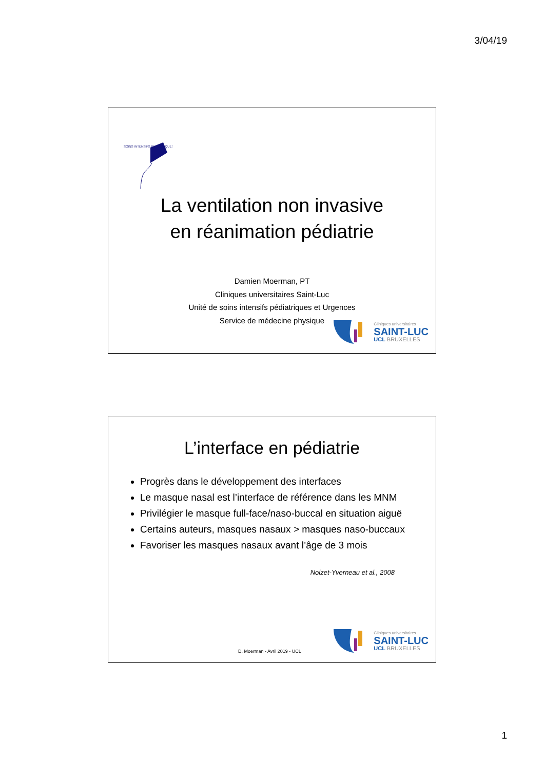3/04/19
SOINS INTENSIFS PEDIATRIQUES
La ventilation non invasive
en réanimation pédiatrie
Damien Moerman, PT
Cliniques universitaires Saint-Luc
Unité de soins intensifs pédiatriques et Urgences
Service de médecine physique
Cliniques universitaires
SAINT-LUC
UCL BRUXELLES
L’interface en pédiatrie
Progrès dans le développement des interfaces
Le masque nasal est l’interface de référence dans les MNM
Privilégier le masque full-face/naso-buccal en situation aiguë
Certains auteurs, masques nasaux > masques naso-buccaux
Favoriser les masques nasaux avant l’âge de 3 mois
Noizet-Yverneau et al., 2008
D. Moerman - Avril 2019 - UCL
Cliniques universitaires
SAINT-LUC
UCL BRUXELLES
1